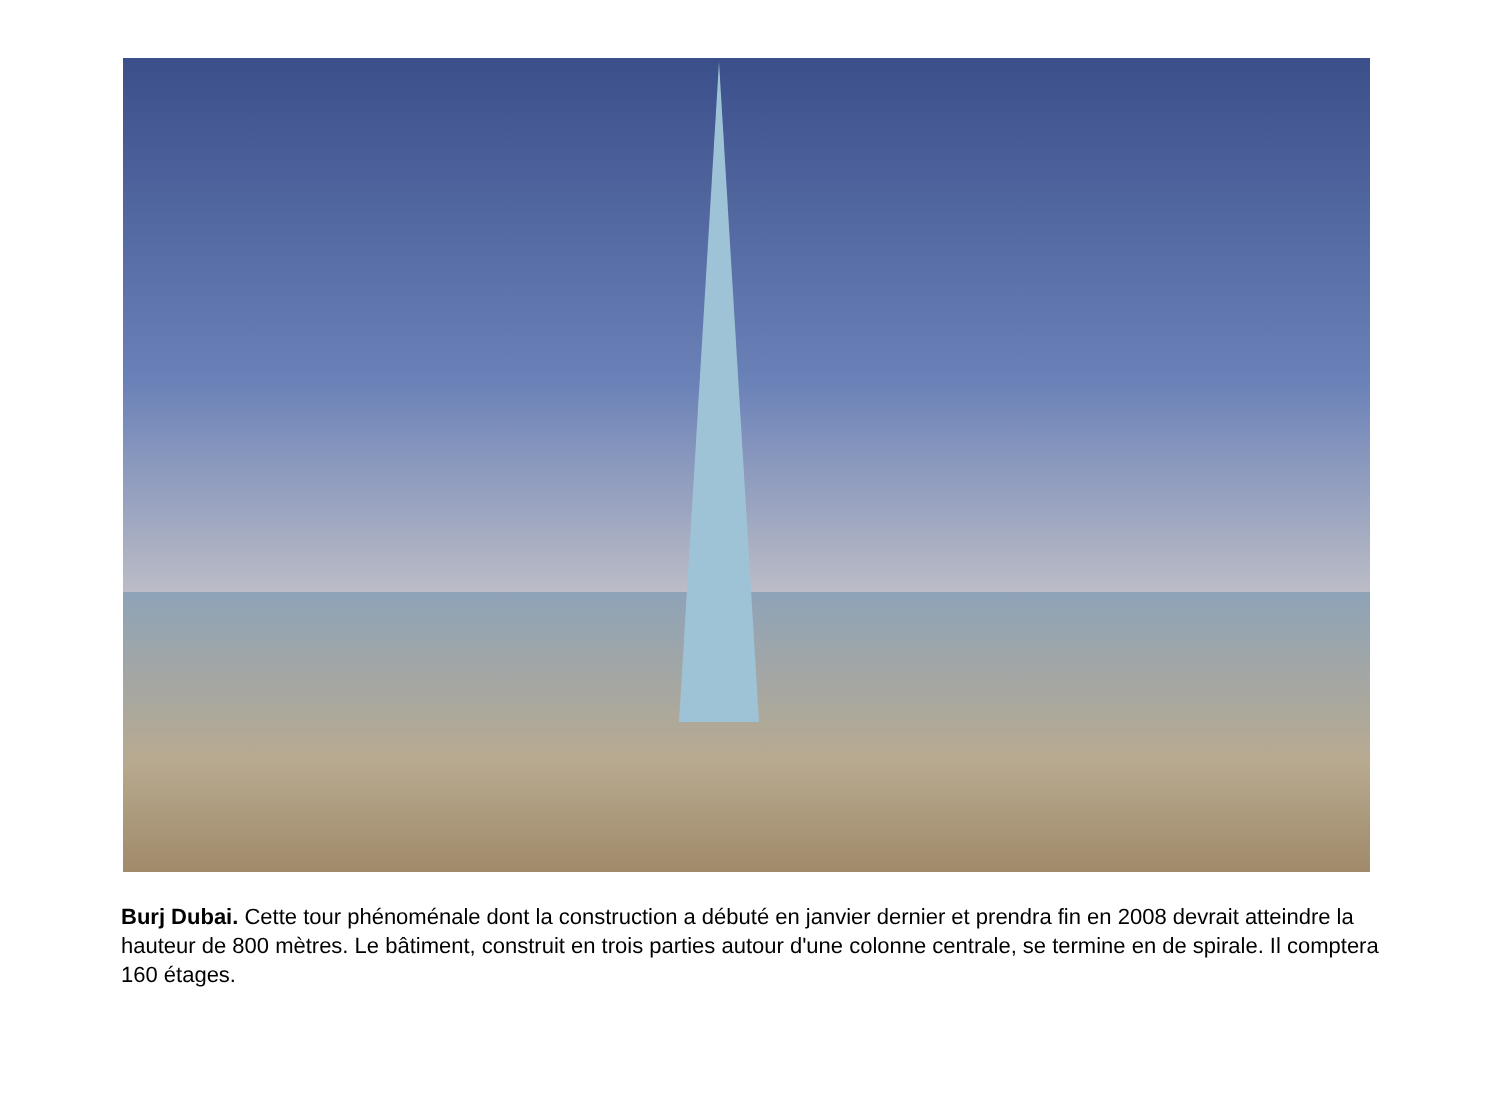Burj Dubai. Cette tour phénoménale dont la construction a débuté en janvier dernier et prendra fin en 2008 devrait atteindre la hauteur de 800 mètres. Le bâtiment, construit en trois parties autour d'une colonne centrale, se termine en de spirale. Il comptera 160 étages.